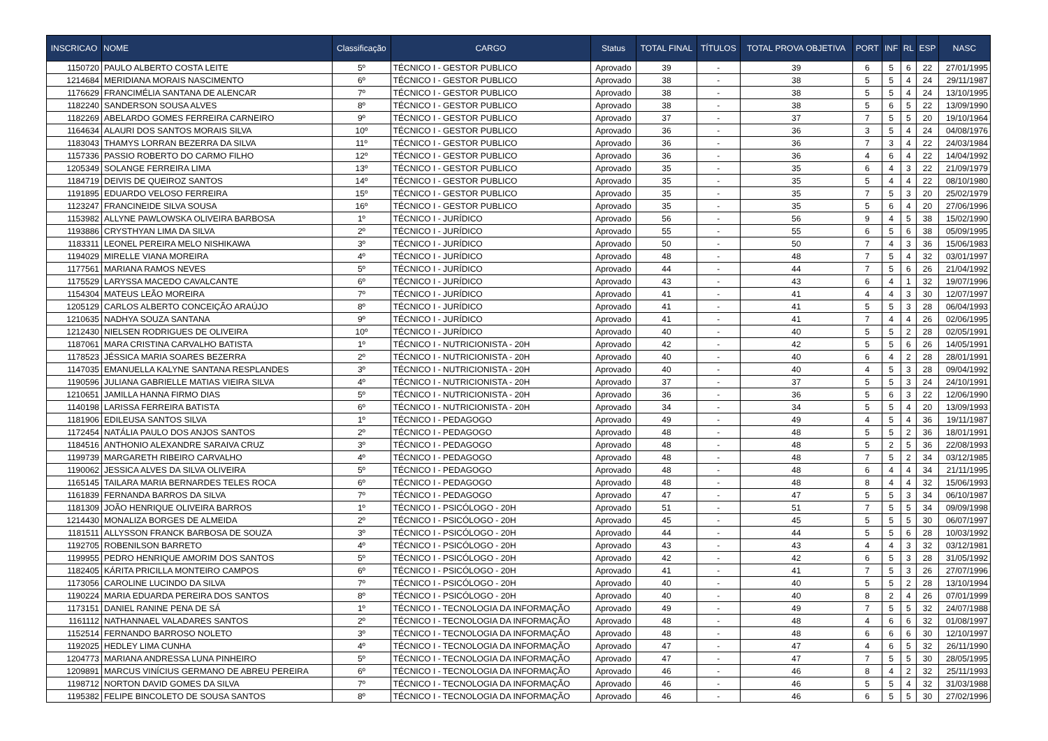| INSCRICAO | NOME | Classificação | CARGO | Status | TOTAL FINAL | TÍTULOS | TOTAL PROVA OBJETIVA | PORT | INF | RL | ESP | NASC |
| --- | --- | --- | --- | --- | --- | --- | --- | --- | --- | --- | --- | --- |
| 1150720 | PAULO ALBERTO COSTA LEITE | 5º | TÉCNICO I - GESTOR PUBLICO | Aprovado | 39 | - | 39 | 6 | 5 | 6 | 22 | 27/01/1995 |
| 1214684 | MERIDIANA MORAIS NASCIMENTO | 6º | TÉCNICO I - GESTOR PUBLICO | Aprovado | 38 | - | 38 | 5 | 5 | 4 | 24 | 29/11/1987 |
| 1176629 | FRANCIMÉLIA SANTANA DE ALENCAR | 7º | TÉCNICO I - GESTOR PUBLICO | Aprovado | 38 | - | 38 | 5 | 5 | 4 | 24 | 13/10/1995 |
| 1182240 | SANDERSON SOUSA ALVES | 8º | TÉCNICO I - GESTOR PUBLICO | Aprovado | 38 | - | 38 | 5 | 6 | 5 | 22 | 13/09/1990 |
| 1182269 | ABELARDO GOMES FERREIRA CARNEIRO | 9º | TÉCNICO I - GESTOR PUBLICO | Aprovado | 37 | - | 37 | 7 | 5 | 5 | 20 | 19/10/1964 |
| 1164634 | ALAURI DOS SANTOS MORAIS SILVA | 10º | TÉCNICO I - GESTOR PUBLICO | Aprovado | 36 | - | 36 | 3 | 5 | 4 | 24 | 04/08/1976 |
| 1183043 | THAMYS LORRAN BEZERRA DA SILVA | 11º | TÉCNICO I - GESTOR PUBLICO | Aprovado | 36 | - | 36 | 7 | 3 | 4 | 22 | 24/03/1984 |
| 1157336 | PASSIO ROBERTO DO CARMO FILHO | 12º | TÉCNICO I - GESTOR PUBLICO | Aprovado | 36 | - | 36 | 4 | 6 | 4 | 22 | 14/04/1992 |
| 1205349 | SOLANGE FERREIRA LIMA | 13º | TÉCNICO I - GESTOR PUBLICO | Aprovado | 35 | - | 35 | 6 | 4 | 3 | 22 | 21/09/1979 |
| 1184719 | DEIVIS DE QUEIROZ SANTOS | 14º | TÉCNICO I - GESTOR PUBLICO | Aprovado | 35 | - | 35 | 5 | 4 | 4 | 22 | 08/10/1980 |
| 1191895 | EDUARDO VELOSO FERREIRA | 15º | TÉCNICO I - GESTOR PUBLICO | Aprovado | 35 | - | 35 | 7 | 5 | 3 | 20 | 25/02/1979 |
| 1123247 | FRANCINEIDE SILVA SOUSA | 16º | TÉCNICO I - GESTOR PUBLICO | Aprovado | 35 | - | 35 | 5 | 6 | 4 | 20 | 27/06/1996 |
| 1153982 | ALLYNE PAWLOWSKA OLIVEIRA BARBOSA | 1º | TÉCNICO I - JURÍDICO | Aprovado | 56 | - | 56 | 9 | 4 | 5 | 38 | 15/02/1990 |
| 1193886 | CRYSTHYAN LIMA DA SILVA | 2º | TÉCNICO I - JURÍDICO | Aprovado | 55 | - | 55 | 6 | 5 | 6 | 38 | 05/09/1995 |
| 1183311 | LEONEL PEREIRA MELO NISHIKAWA | 3º | TÉCNICO I - JURÍDICO | Aprovado | 50 | - | 50 | 7 | 4 | 3 | 36 | 15/06/1983 |
| 1194029 | MIRELLE VIANA MOREIRA | 4º | TÉCNICO I - JURÍDICO | Aprovado | 48 | - | 48 | 7 | 5 | 4 | 32 | 03/01/1997 |
| 1177561 | MARIANA RAMOS NEVES | 5º | TÉCNICO I - JURÍDICO | Aprovado | 44 | - | 44 | 7 | 5 | 6 | 26 | 21/04/1992 |
| 1175529 | LARYSSA MACEDO CAVALCANTE | 6º | TÉCNICO I - JURÍDICO | Aprovado | 43 | - | 43 | 6 | 4 | 1 | 32 | 19/07/1996 |
| 1154304 | MATEUS LEÃO MOREIRA | 7º | TÉCNICO I - JURÍDICO | Aprovado | 41 | - | 41 | 4 | 4 | 3 | 30 | 12/07/1997 |
| 1205129 | CARLOS ALBERTO CONCEIÇÃO ARAÚJO | 8º | TÉCNICO I - JURÍDICO | Aprovado | 41 | - | 41 | 5 | 5 | 3 | 28 | 06/04/1993 |
| 1210635 | NADHYA SOUZA SANTANA | 9º | TÉCNICO I - JURÍDICO | Aprovado | 41 | - | 41 | 7 | 4 | 4 | 26 | 02/06/1995 |
| 1212430 | NIELSEN RODRIGUES DE OLIVEIRA | 10º | TÉCNICO I - JURÍDICO | Aprovado | 40 | - | 40 | 5 | 5 | 2 | 28 | 02/05/1991 |
| 1187061 | MARA CRISTINA CARVALHO BATISTA | 1º | TÉCNICO I - NUTRICIONISTA - 20H | Aprovado | 42 | - | 42 | 5 | 5 | 6 | 26 | 14/05/1991 |
| 1178523 | JÉSSICA MARIA SOARES BEZERRA | 2º | TÉCNICO I - NUTRICIONISTA - 20H | Aprovado | 40 | - | 40 | 6 | 4 | 2 | 28 | 28/01/1991 |
| 1147035 | EMANUELLA KALYNE SANTANA RESPLANDES | 3º | TÉCNICO I - NUTRICIONISTA - 20H | Aprovado | 40 | - | 40 | 4 | 5 | 3 | 28 | 09/04/1992 |
| 1190596 | JULIANA GABRIELLE MATIAS VIEIRA SILVA | 4º | TÉCNICO I - NUTRICIONISTA - 20H | Aprovado | 37 | - | 37 | 5 | 5 | 3 | 24 | 24/10/1991 |
| 1210651 | JAMILLA HANNA FIRMO DIAS | 5º | TÉCNICO I - NUTRICIONISTA - 20H | Aprovado | 36 | - | 36 | 5 | 6 | 3 | 22 | 12/06/1990 |
| 1140198 | LARISSA FERREIRA BATISTA | 6º | TÉCNICO I - NUTRICIONISTA - 20H | Aprovado | 34 | - | 34 | 5 | 5 | 4 | 20 | 13/09/1993 |
| 1181906 | EDILEUSA SANTOS SILVA | 1º | TÉCNICO I - PEDAGOGO | Aprovado | 49 | - | 49 | 4 | 5 | 4 | 36 | 19/11/1987 |
| 1172454 | NATÁLIA PAULO DOS ANJOS SANTOS | 2º | TÉCNICO I - PEDAGOGO | Aprovado | 48 | - | 48 | 5 | 5 | 2 | 36 | 18/01/1991 |
| 1184516 | ANTHONIO ALEXANDRE SARAIVA CRUZ | 3º | TÉCNICO I - PEDAGOGO | Aprovado | 48 | - | 48 | 5 | 2 | 5 | 36 | 22/08/1993 |
| 1199739 | MARGARETH RIBEIRO CARVALHO | 4º | TÉCNICO I - PEDAGOGO | Aprovado | 48 | - | 48 | 7 | 5 | 2 | 34 | 03/12/1985 |
| 1190062 | JESSICA ALVES DA SILVA OLIVEIRA | 5º | TÉCNICO I - PEDAGOGO | Aprovado | 48 | - | 48 | 6 | 4 | 4 | 34 | 21/11/1995 |
| 1165145 | TAILARA MARIA BERNARDES TELES ROCA | 6º | TÉCNICO I - PEDAGOGO | Aprovado | 48 | - | 48 | 8 | 4 | 4 | 32 | 15/06/1993 |
| 1161839 | FERNANDA BARROS DA SILVA | 7º | TÉCNICO I - PEDAGOGO | Aprovado | 47 | - | 47 | 5 | 5 | 3 | 34 | 06/10/1987 |
| 1181309 | JOÃO HENRIQUE OLIVEIRA BARROS | 1º | TÉCNICO I - PSICÓLOGO - 20H | Aprovado | 51 | - | 51 | 7 | 5 | 5 | 34 | 09/09/1998 |
| 1214430 | MONALIZA BORGES DE ALMEIDA | 2º | TÉCNICO I - PSICÓLOGO - 20H | Aprovado | 45 | - | 45 | 5 | 5 | 5 | 30 | 06/07/1997 |
| 1181511 | ALLYSSON FRANCK BARBOSA DE SOUZA | 3º | TÉCNICO I - PSICÓLOGO - 20H | Aprovado | 44 | - | 44 | 5 | 5 | 6 | 28 | 10/03/1992 |
| 1192705 | ROBENILSON BARRETO | 4º | TÉCNICO I - PSICÓLOGO - 20H | Aprovado | 43 | - | 43 | 4 | 4 | 3 | 32 | 03/12/1981 |
| 1199955 | PEDRO HENRIQUE AMORIM DOS SANTOS | 5º | TÉCNICO I - PSICÓLOGO - 20H | Aprovado | 42 | - | 42 | 6 | 5 | 3 | 28 | 31/05/1992 |
| 1182405 | KÁRITA PRICILLA MONTEIRO CAMPOS | 6º | TÉCNICO I - PSICÓLOGO - 20H | Aprovado | 41 | - | 41 | 7 | 5 | 3 | 26 | 27/07/1996 |
| 1173056 | CAROLINE LUCINDO DA SILVA | 7º | TÉCNICO I - PSICÓLOGO - 20H | Aprovado | 40 | - | 40 | 5 | 5 | 2 | 28 | 13/10/1994 |
| 1190224 | MARIA EDUARDA PEREIRA DOS SANTOS | 8º | TÉCNICO I - PSICÓLOGO - 20H | Aprovado | 40 | - | 40 | 8 | 2 | 4 | 26 | 07/01/1999 |
| 1173151 | DANIEL RANINE PENA DE SÁ | 1º | TÉCNICO I - TECNOLOGIA DA INFORMAÇÃO | Aprovado | 49 | - | 49 | 7 | 5 | 5 | 32 | 24/07/1988 |
| 1161112 | NATHANNAEL VALADARES SANTOS | 2º | TÉCNICO I - TECNOLOGIA DA INFORMAÇÃO | Aprovado | 48 | - | 48 | 4 | 6 | 6 | 32 | 01/08/1997 |
| 1152514 | FERNANDO BARROSO NOLETO | 3º | TÉCNICO I - TECNOLOGIA DA INFORMAÇÃO | Aprovado | 48 | - | 48 | 6 | 6 | 6 | 30 | 12/10/1997 |
| 1192025 | HEDLEY LIMA CUNHA | 4º | TÉCNICO I - TECNOLOGIA DA INFORMAÇÃO | Aprovado | 47 | - | 47 | 4 | 6 | 5 | 32 | 26/11/1990 |
| 1204773 | MARIANA ANDRESSA LUNA PINHEIRO | 5º | TÉCNICO I - TECNOLOGIA DA INFORMAÇÃO | Aprovado | 47 | - | 47 | 7 | 5 | 5 | 30 | 28/05/1995 |
| 1209891 | MARCUS VINÍCIUS GERMANO DE ABREU PEREIRA | 6º | TÉCNICO I - TECNOLOGIA DA INFORMAÇÃO | Aprovado | 46 | - | 46 | 8 | 4 | 2 | 32 | 25/11/1993 |
| 1198712 | NORTON DAVID GOMES DA SILVA | 7º | TÉCNICO I - TECNOLOGIA DA INFORMAÇÃO | Aprovado | 46 | - | 46 | 5 | 5 | 4 | 32 | 31/03/1988 |
| 1195382 | FELIPE BINCOLETO DE SOUSA SANTOS | 8º | TÉCNICO I - TECNOLOGIA DA INFORMAÇÃO | Aprovado | 46 | - | 46 | 6 | 5 | 5 | 30 | 27/02/1996 |